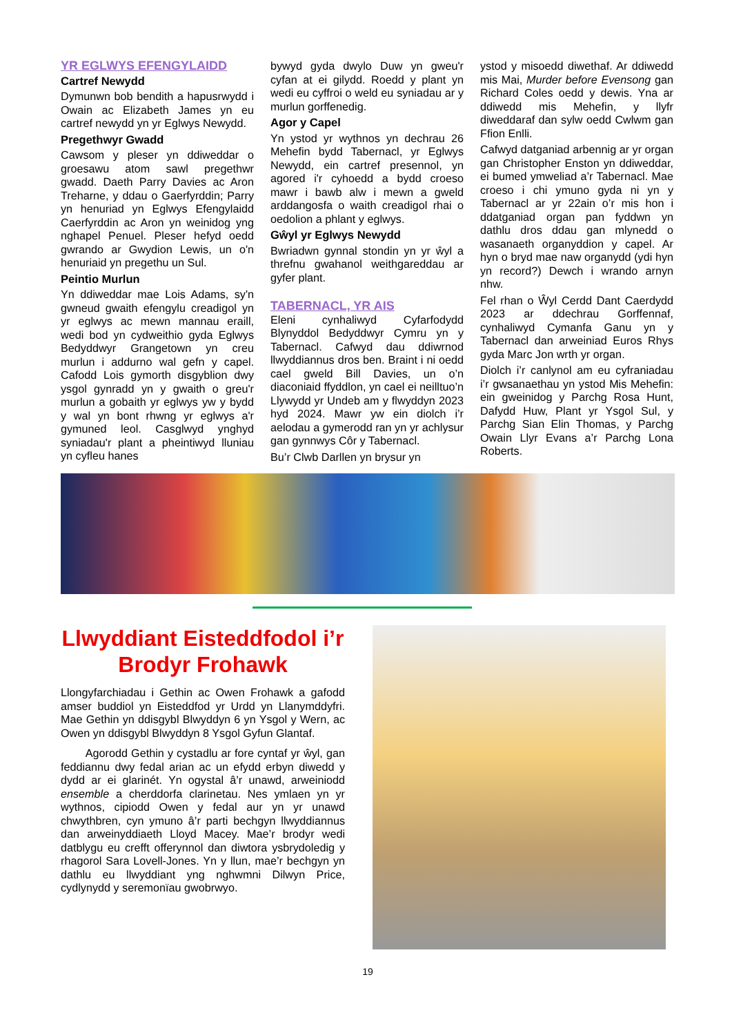YR EGLWYS EFENGYLAIDD
Cartref Newydd
Dymunwn bob bendith a hapusrwydd i Owain ac Elizabeth James yn eu cartref newydd yn yr Eglwys Newydd.
Pregethwyr Gwadd
Cawsom y pleser yn ddiweddar o groesawu atom sawl pregethwr gwadd. Daeth Parry Davies ac Aron Treharne, y ddau o Gaerfyrddin; Parry yn henuriad yn Eglwys Efengylaidd Caerfyrddin ac Aron yn weinidog yng nghapel Penuel. Pleser hefyd oedd gwrando ar Gwydion Lewis, un o'n henuriaid yn pregethu un Sul.
Peintio Murlun
Yn ddiweddar mae Lois Adams, sy'n gwneud gwaith efengylu creadigol yn yr eglwys ac mewn mannau eraill, wedi bod yn cydweithio gyda Eglwys Bedyddwyr Grangetown yn creu murlun i addurno wal gefn y capel. Cafodd Lois gymorth disgyblion dwy ysgol gynradd yn y gwaith o greu'r murlun a gobaith yr eglwys yw y bydd y wal yn bont rhwng yr eglwys a'r gymuned leol. Casglwyd ynghyd syniadau'r plant a pheintiwyd lluniau yn cyfleu hanes
bywyd gyda dwylo Duw yn gweu'r cyfan at ei gilydd. Roedd y plant yn wedi eu cyffroi o weld eu syniadau ar y murlun gorffenedig.
Agor y Capel
Yn ystod yr wythnos yn dechrau 26 Mehefin bydd Tabernacl, yr Eglwys Newydd, ein cartref presennol, yn agored i'r cyhoedd a bydd croeso mawr i bawb alw i mewn a gweld arddangosfa o waith creadigol rhai o oedolion a phlant y eglwys.
Gŵyl yr Eglwys Newydd
Bwriadwn gynnal stondin yn yr ŵyl a threfnu gwahanol weithgareddau ar gyfer plant.
TABERNACL, YR AIS
Eleni cynhaliwyd Cyfarfodydd Blynyddol Bedyddwyr Cymru yn y Tabernacl. Cafwyd dau ddiwrnod llwyddiannus dros ben. Braint i ni oedd cael gweld Bill Davies, un o’n diaconiaid ffyddlon, yn cael ei neilltuo’n Llywydd yr Undeb am y flwyddyn 2023 hyd 2024. Mawr yw ein diolch i’r aelodau a gymerodd ran yn yr achlysur gan gynnwys Côr y Tabernacl.
Bu’r Clwb Darllen yn brysur yn
ystod y misoedd diwethaf. Ar ddiwedd mis Mai, Murder before Evensong gan Richard Coles oedd y dewis. Yna ar ddiwedd mis Mehefin, y llyfr diweddaraf dan sylw oedd Cwlwm gan Ffion Enlli.
Cafwyd datganiad arbennig ar yr organ gan Christopher Enston yn ddiweddar, ei bumed ymweliad a’r Tabernacl. Mae croeso i chi ymuno gyda ni yn y Tabernacl ar yr 22ain o’r mis hon i ddatganiad organ pan fyddwn yn dathlu dros ddau gan mlynedd o wasanaeth organyddion y capel. Ar hyn o bryd mae naw organydd (ydi hyn yn record?) Dewch i wrando arnyn nhw.
Fel rhan o Ŵyl Cerdd Dant Caerdydd 2023 ar ddechrau Gorffennaf, cynhaliwyd Cymanfa Ganu yn y Tabernacl dan arweiniad Euros Rhys gyda Marc Jon wrth yr organ.
Diolch i’r canlynol am eu cyfraniadau i’r gwsanaethau yn ystod Mis Mehefin: ein gweinidog y Parchg Rosa Hunt, Dafydd Huw, Plant yr Ysgol Sul, y Parchg Sian Elin Thomas, y Parchg Owain Llyr Evans a’r Parchg Lona Roberts.
Llwyddiant Eisteddfodol i’r Brodyr Frohawk
Llongyfarchiadau i Gethin ac Owen Frohawk a gafodd amser buddiol yn Eisteddfod yr Urdd yn Llanymddyfri. Mae Gethin yn ddisgybl Blwyddyn 6 yn Ysgol y Wern, ac Owen yn ddisgybl Blwyddyn 8 Ysgol Gyfun Glantaf.
Agorodd Gethin y cystadlu ar fore cyntaf yr ŵyl, gan feddiannu dwy fedal arian ac un efydd erbyn diwedd y dydd ar ei glarinét. Yn ogystal â’r unawd, arweiniodd ensemble a cherddorfa clarinetau. Nes ymlaen yn yr wythnos, cipiodd Owen y fedal aur yn yr unawd chwythbren, cyn ymuno â’r parti bechgyn llwyddiannus dan arweinyddiaeth Lloyd Macey. Mae’r brodyr wedi datblygu eu crefft offerynnol dan diwtora ysbrydoledig y rhagorol Sara Lovell-Jones. Yn y llun, mae’r bechgyn yn dathlu eu llwyddiant yng nghwmni Dilwyn Price, cydlynydd y seremonïau gwobrwyo.
19